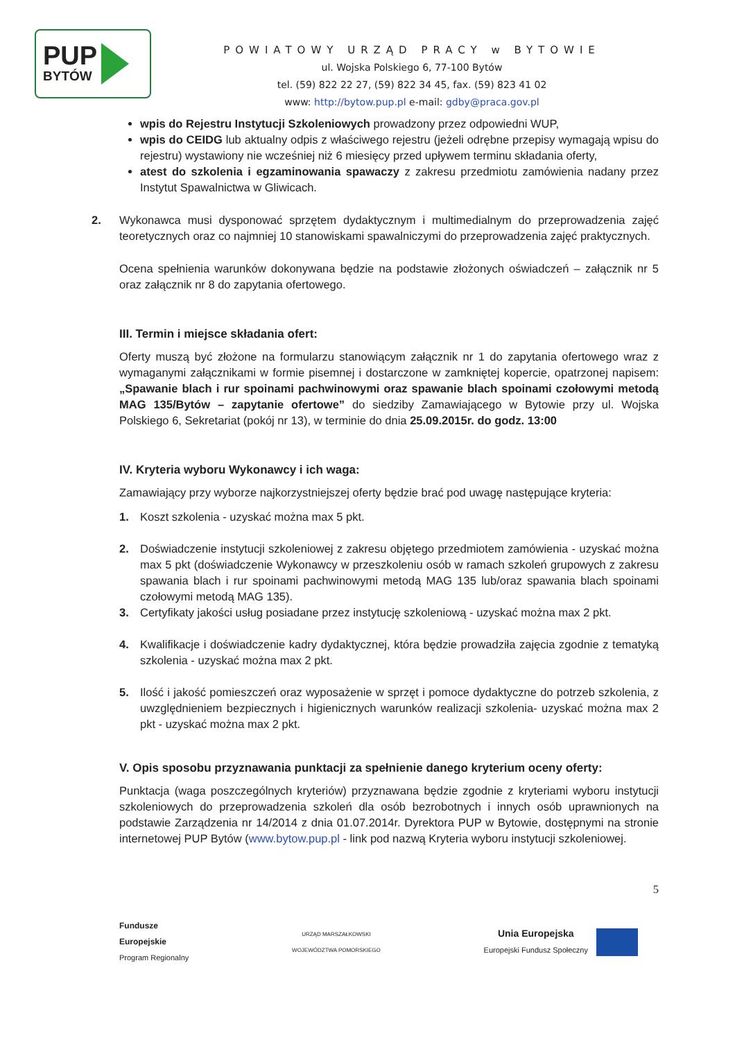PUP
BYTÓW
POWIATOWY URZĄD PRACY w BYTOWIE
ul. Wojska Polskiego 6, 77-100 Bytów
tel. (59) 822 22 27, (59) 822 34 45, fax. (59) 823 41 02
www: http://bytow.pup.pl e-mail: gdby@praca.gov.pl
wpis do Rejestru Instytucji Szkoleniowych prowadzony przez odpowiedni WUP,
wpis do CEIDG lub aktualny odpis z właściwego rejestru (jeżeli odrębne przepisy wymagają wpisu do rejestru) wystawiony nie wcześniej niż 6 miesięcy przed upływem terminu składania oferty,
atest do szkolenia i egzaminowania spawaczy z zakresu przedmiotu zamówienia nadany przez Instytut Spawalnictwa w Gliwicach.
2. Wykonawca musi dysponować sprzętem dydaktycznym i multimedialnym do przeprowadzenia zajęć teoretycznych oraz co najmniej 10 stanowiskami spawalniczymi do przeprowadzenia zajęć praktycznych.
Ocena spełnienia warunków dokonywana będzie na podstawie złożonych oświadczeń – załącznik nr 5 oraz załącznik nr 8 do zapytania ofertowego.
III. Termin i miejsce składania ofert:
Oferty muszą być złożone na formularzu stanowiącym załącznik nr 1 do zapytania ofertowego wraz z wymaganymi załącznikami w formie pisemnej i dostarczone w zamkniętej kopercie, opatrzonej napisem: „Spawanie blach i rur spoinami pachwinowymi oraz spawanie blach spoinami czołowymi metodą MAG 135/Bytów – zapytanie ofertowe” do siedziby Zamawiającego w Bytowie przy ul. Wojska Polskiego 6, Sekretariat (pokój nr 13), w terminie do dnia 25.09.2015r. do godz. 13:00
IV. Kryteria wyboru Wykonawcy i ich waga:
Zamawiający przy wyborze najkorzystniejszej oferty będzie brać pod uwagę następujące kryteria:
1. Koszt szkolenia - uzyskać można max 5 pkt.
2. Doświadczenie instytucji szkoleniowej z zakresu objętego przedmiotem zamówienia - uzyskać można max 5 pkt (doświadczenie Wykonawcy w przeszkoleniu osób w ramach szkoleń grupowych z zakresu spawania blach i rur spoinami pachwinowymi metodą MAG 135 lub/oraz spawania blach spoinami czołowymi metodą MAG 135).
3. Certyfikaty jakości usług posiadane przez instytucję szkoleniową - uzyskać można max 2 pkt.
4. Kwalifikacje i doświadczenie kadry dydaktycznej, która będzie prowadziła zajęcia zgodnie z tematyką szkolenia - uzyskać można max 2 pkt.
5. Ilość i jakość pomieszczeń oraz wyposażenie w sprzęt i pomoce dydaktyczne do potrzeb szkolenia, z uwzględnieniem bezpiecznych i higienicznych warunków realizacji szkolenia- uzyskać można max 2 pkt - uzyskać można max 2 pkt.
V. Opis sposobu przyznawania punktacji za spełnienie danego kryterium oceny oferty:
Punktacja (waga poszczególnych kryteriów) przyznawana będzie zgodnie z kryteriami wyboru instytucji szkoleniowych do przeprowadzenia szkoleń dla osób bezrobotnych i innych osób uprawnionych na podstawie Zarządzenia nr 14/2014 z dnia 01.07.2014r. Dyrektora PUP w Bytowie, dostępnymi na stronie internetowej PUP Bytów (www.bytow.pup.pl - link pod nazwą Kryteria wyboru instytucji szkoleniowej.
5
Fundusze
Europejskie
Program Regionalny
URZĄD MARSZAŁKOWSKI
WOJEWÓDZTWA POMORSKIEGO
Unia Europejska
Europejski Fundusz Społeczny